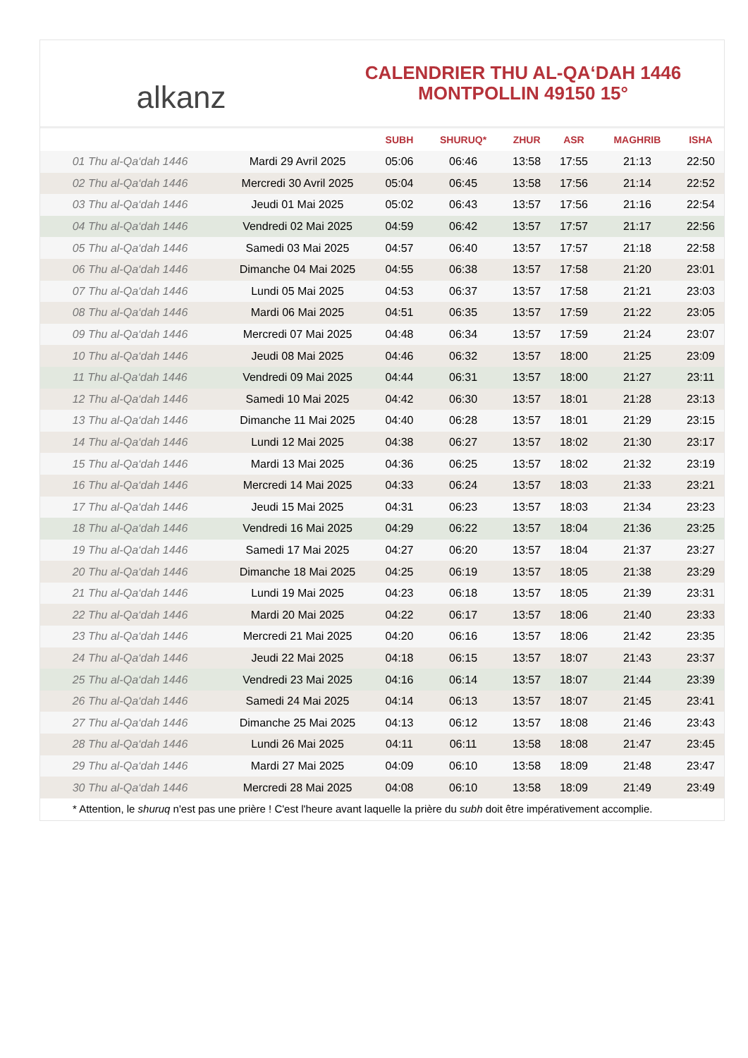alkanz
CALENDRIER THU AL-QA‘DAH 1446
MONTPOLLIN 49150 15°
| | | SUBH | SHURUQ* | ZHUR | ASR | MAGHRIB | ISHA |
| --- | --- | --- | --- | --- | --- | --- | --- |
| 01 Thu al-Qa‘dah 1446 | Mardi 29 Avril 2025 | 05:06 | 06:46 | 13:58 | 17:55 | 21:13 | 22:50 |
| 02 Thu al-Qa‘dah 1446 | Mercredi 30 Avril 2025 | 05:04 | 06:45 | 13:58 | 17:56 | 21:14 | 22:52 |
| 03 Thu al-Qa‘dah 1446 | Jeudi 01 Mai 2025 | 05:02 | 06:43 | 13:57 | 17:56 | 21:16 | 22:54 |
| 04 Thu al-Qa‘dah 1446 | Vendredi 02 Mai 2025 | 04:59 | 06:42 | 13:57 | 17:57 | 21:17 | 22:56 |
| 05 Thu al-Qa‘dah 1446 | Samedi 03 Mai 2025 | 04:57 | 06:40 | 13:57 | 17:57 | 21:18 | 22:58 |
| 06 Thu al-Qa‘dah 1446 | Dimanche 04 Mai 2025 | 04:55 | 06:38 | 13:57 | 17:58 | 21:20 | 23:01 |
| 07 Thu al-Qa‘dah 1446 | Lundi 05 Mai 2025 | 04:53 | 06:37 | 13:57 | 17:58 | 21:21 | 23:03 |
| 08 Thu al-Qa‘dah 1446 | Mardi 06 Mai 2025 | 04:51 | 06:35 | 13:57 | 17:59 | 21:22 | 23:05 |
| 09 Thu al-Qa‘dah 1446 | Mercredi 07 Mai 2025 | 04:48 | 06:34 | 13:57 | 17:59 | 21:24 | 23:07 |
| 10 Thu al-Qa‘dah 1446 | Jeudi 08 Mai 2025 | 04:46 | 06:32 | 13:57 | 18:00 | 21:25 | 23:09 |
| 11 Thu al-Qa‘dah 1446 | Vendredi 09 Mai 2025 | 04:44 | 06:31 | 13:57 | 18:00 | 21:27 | 23:11 |
| 12 Thu al-Qa‘dah 1446 | Samedi 10 Mai 2025 | 04:42 | 06:30 | 13:57 | 18:01 | 21:28 | 23:13 |
| 13 Thu al-Qa‘dah 1446 | Dimanche 11 Mai 2025 | 04:40 | 06:28 | 13:57 | 18:01 | 21:29 | 23:15 |
| 14 Thu al-Qa‘dah 1446 | Lundi 12 Mai 2025 | 04:38 | 06:27 | 13:57 | 18:02 | 21:30 | 23:17 |
| 15 Thu al-Qa‘dah 1446 | Mardi 13 Mai 2025 | 04:36 | 06:25 | 13:57 | 18:02 | 21:32 | 23:19 |
| 16 Thu al-Qa‘dah 1446 | Mercredi 14 Mai 2025 | 04:33 | 06:24 | 13:57 | 18:03 | 21:33 | 23:21 |
| 17 Thu al-Qa‘dah 1446 | Jeudi 15 Mai 2025 | 04:31 | 06:23 | 13:57 | 18:03 | 21:34 | 23:23 |
| 18 Thu al-Qa‘dah 1446 | Vendredi 16 Mai 2025 | 04:29 | 06:22 | 13:57 | 18:04 | 21:36 | 23:25 |
| 19 Thu al-Qa‘dah 1446 | Samedi 17 Mai 2025 | 04:27 | 06:20 | 13:57 | 18:04 | 21:37 | 23:27 |
| 20 Thu al-Qa‘dah 1446 | Dimanche 18 Mai 2025 | 04:25 | 06:19 | 13:57 | 18:05 | 21:38 | 23:29 |
| 21 Thu al-Qa‘dah 1446 | Lundi 19 Mai 2025 | 04:23 | 06:18 | 13:57 | 18:05 | 21:39 | 23:31 |
| 22 Thu al-Qa‘dah 1446 | Mardi 20 Mai 2025 | 04:22 | 06:17 | 13:57 | 18:06 | 21:40 | 23:33 |
| 23 Thu al-Qa‘dah 1446 | Mercredi 21 Mai 2025 | 04:20 | 06:16 | 13:57 | 18:06 | 21:42 | 23:35 |
| 24 Thu al-Qa‘dah 1446 | Jeudi 22 Mai 2025 | 04:18 | 06:15 | 13:57 | 18:07 | 21:43 | 23:37 |
| 25 Thu al-Qa‘dah 1446 | Vendredi 23 Mai 2025 | 04:16 | 06:14 | 13:57 | 18:07 | 21:44 | 23:39 |
| 26 Thu al-Qa‘dah 1446 | Samedi 24 Mai 2025 | 04:14 | 06:13 | 13:57 | 18:07 | 21:45 | 23:41 |
| 27 Thu al-Qa‘dah 1446 | Dimanche 25 Mai 2025 | 04:13 | 06:12 | 13:57 | 18:08 | 21:46 | 23:43 |
| 28 Thu al-Qa‘dah 1446 | Lundi 26 Mai 2025 | 04:11 | 06:11 | 13:58 | 18:08 | 21:47 | 23:45 |
| 29 Thu al-Qa‘dah 1446 | Mardi 27 Mai 2025 | 04:09 | 06:10 | 13:58 | 18:09 | 21:48 | 23:47 |
| 30 Thu al-Qa‘dah 1446 | Mercredi 28 Mai 2025 | 04:08 | 06:10 | 13:58 | 18:09 | 21:49 | 23:49 |
* Attention, le shuruq n'est pas une prière ! C'est l'heure avant laquelle la prière du subh doit être impérativement accomplie.